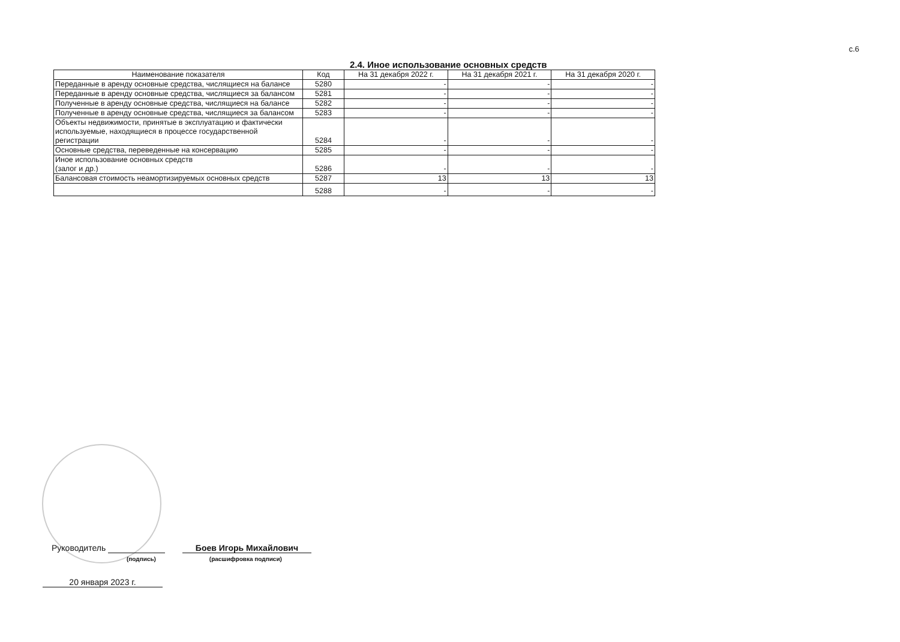с.6
2.4. Иное использование основных средств
| Наименование показателя | Код | На 31 декабря 2022 г. | На 31 декабря 2021 г. | На 31 декабря 2020 г. |
| --- | --- | --- | --- | --- |
| Переданные в аренду основные средства, числящиеся на балансе | 5280 | - | - | - |
| Переданные в аренду основные средства, числящиеся за балансом | 5281 | - | - | - |
| Полученные в аренду основные средства, числящиеся на балансе | 5282 | - | - | - |
| Полученные в аренду основные средства, числящиеся за балансом | 5283 | - | - | - |
| Объекты недвижимости, принятые в эксплуатацию и фактически используемые, находящиеся в процессе государственной регистрации | 5284 | - | - | - |
| Основные средства, переведенные на консервацию | 5285 | - | - | - |
| Иное использование основных средств (залог и др.) | 5286 | - | - | - |
| Балансовая стоимость неамортизируемых основных средств | 5287 | 13 | 13 | 13 |
| | 5288 | - | - | - |
Руководитель Боев Игорь Михайлович
(подпись) (расшифровка подписи)
20 января 2023 г.